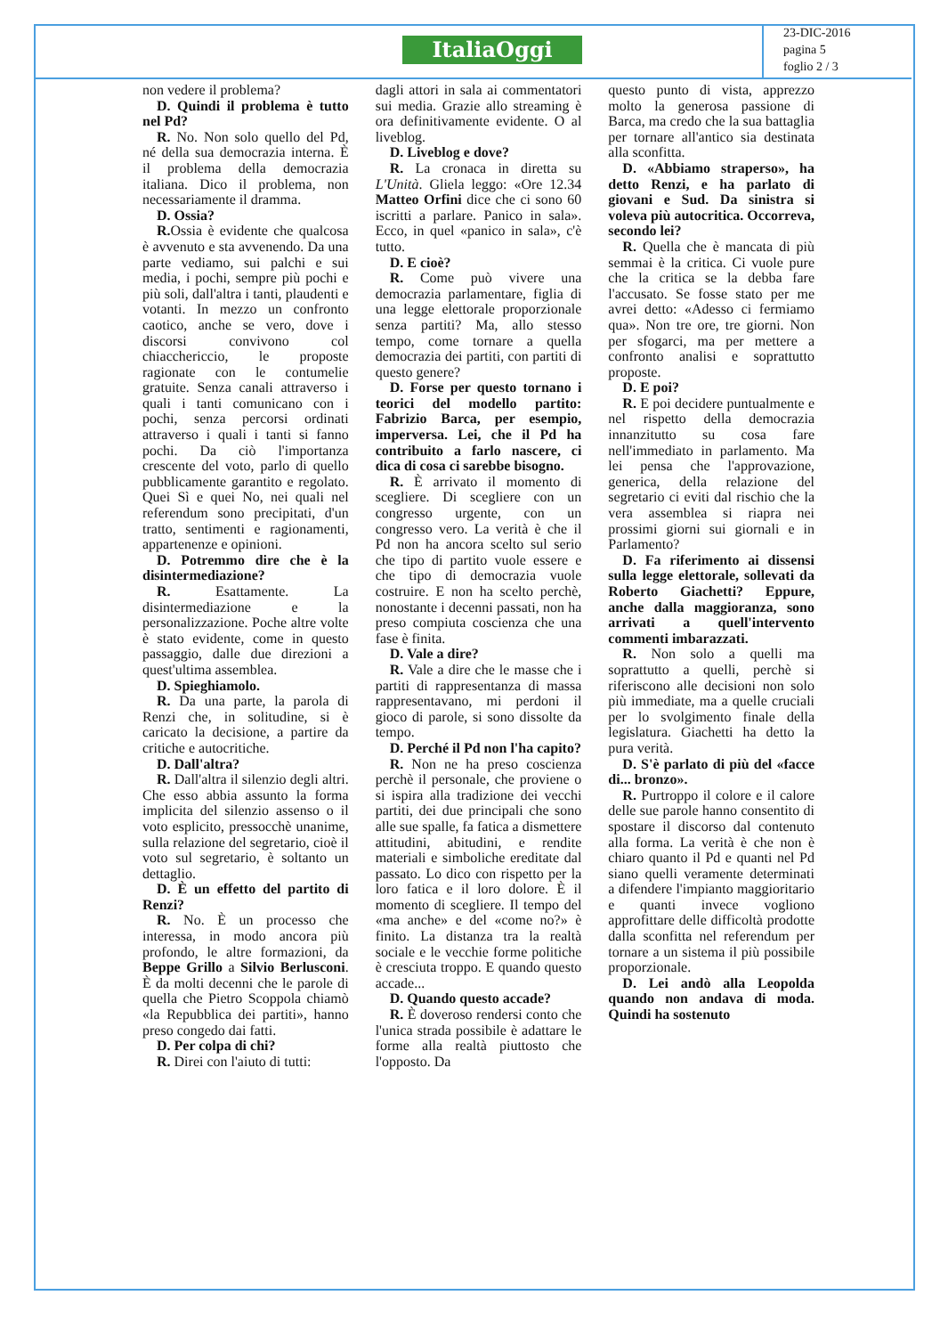ItaliaOggi
23-DIC-2016
pagina 5
foglio 2 / 3
non vedere il problema?
D. Quindi il problema è tutto nel Pd?
R. No. Non solo quello del Pd, né della sua democrazia interna. È il problema della democrazia italiana. Dico il problema, non necessariamente il dramma.
D. Ossia?
R. Ossia è evidente che qualcosa è avvenuto e sta avvenendo. Da una parte vediamo, sui palchi e sui media, i pochi, sempre più pochi e più soli, dall'altra i tanti, plaudenti e votanti. In mezzo un confronto caotico, anche se vero, dove i discorsi convivono col chiacchericcio, le proposte ragionate con le contumelie gratuite. Senza canali attraverso i quali i tanti comunicano con i pochi, senza percorsi ordinati attraverso i quali i tanti si fanno pochi. Da ciò l'importanza crescente del voto, parlo di quello pubblicamente garantito e regolato. Quei Sì e quei No, nei quali nel referendum sono precipitati, d'un tratto, sentimenti e ragionamenti, appartenenze e opinioni.
D. Potremmo dire che è la disintermediazione?
R. Esattamente. La disintermediazione e la personalizzazione. Poche altre volte è stato evidente, come in questo passaggio, dalle due direzioni a quest'ultima assemblea.
D. Spieghiamolo.
R. Da una parte, la parola di Renzi che, in solitudine, si è caricato la decisione, a partire da critiche e autocritiche.
D. Dall'altra?
R. Dall'altra il silenzio degli altri. Che esso abbia assunto la forma implicita del silenzio assenso o il voto esplicito, pressocchè unanime, sulla relazione del segretario, cioè il voto sul segretario, è soltanto un dettaglio.
D. È un effetto del partito di Renzi?
R. No. È un processo che interessa, in modo ancora più profondo, le altre formazioni, da Beppe Grillo a Silvio Berlusconi. È da molti decenni che le parole di quella che Pietro Scoppola chiamò «la Repubblica dei partiti», hanno preso congedo dai fatti.
D. Per colpa di chi?
R. Direi con l'aiuto di tutti:
dagli attori in sala ai commentatori sui media. Grazie allo streaming è ora definitivamente evidente. O al liveblog.
D. Liveblog e dove?
R. La cronaca in diretta su L'Unità. Gliela leggo: «Ore 12.34 Matteo Orfini dice che ci sono 60 iscritti a parlare. Panico in sala». Ecco, in quel «panico in sala», c'è tutto.
D. E cioè?
R. Come può vivere una democrazia parlamentare, figlia di una legge elettorale proporzionale senza partiti? Ma, allo stesso tempo, come tornare a quella democrazia dei partiti, con partiti di questo genere?
D. Forse per questo tornano i teorici del modello partito: Fabrizio Barca, per esempio, imperversa. Lei, che il Pd ha contribuito a farlo nascere, ci dica di cosa ci sarebbe bisogno.
R. È arrivato il momento di scegliere. Di scegliere con un congresso urgente, con un congresso vero. La verità è che il Pd non ha ancora scelto sul serio che tipo di partito vuole essere e che tipo di democrazia vuole costruire. E non ha scelto perchè, nonostante i decenni passati, non ha preso compiuta coscienza che una fase è finita.
D. Vale a dire?
R. Vale a dire che le masse che i partiti di rappresentanza di massa rappresentavano, mi perdoni il gioco di parole, si sono dissolte da tempo.
D. Perché il Pd non l'ha capito?
R. Non ne ha preso coscienza perchè il personale, che proviene o si ispira alla tradizione dei vecchi partiti, dei due principali che sono alle sue spalle, fa fatica a dismettere attitudini, abitudini, e rendite materiali e simboliche ereditate dal passato. Lo dico con rispetto per la loro fatica e il loro dolore. È il momento di scegliere. Il tempo del «ma anche» e del «come no?» è finito. La distanza tra la realtà sociale e le vecchie forme politiche è cresciuta troppo. E quando questo accade...
D. Quando questo accade?
R. È doveroso rendersi conto che l'unica strada possibile è adattare le forme alla realtà piuttosto che l'opposto. Da
questo punto di vista, apprezzo molto la generosa passione di Barca, ma credo che la sua battaglia per tornare all'antico sia destinata alla sconfitta.
D. «Abbiamo straperso», ha detto Renzi, e ha parlato di giovani e Sud. Da sinistra si voleva più autocritica. Occorreva, secondo lei?
R. Quella che è mancata di più semmai è la critica. Ci vuole pure che la critica se la debba fare l'accusato. Se fosse stato per me avrei detto: «Adesso ci fermiamo qua». Non tre ore, tre giorni. Non per sfogarci, ma per mettere a confronto analisi e soprattutto proposte.
D. E poi?
R. E poi decidere puntualmente e nel rispetto della democrazia innanzitutto su cosa fare nell'immediato in parlamento. Ma lei pensa che l'approvazione, generica, della relazione del segretario ci eviti dal rischio che la vera assemblea si riapra nei prossimi giorni sui giornali e in Parlamento?
D. Fa riferimento ai dissensi sulla legge elettorale, sollevati da Roberto Giachetti? Eppure, anche dalla maggioranza, sono arrivati a quell'intervento commenti imbarazzati.
R. Non solo a quelli ma soprattutto a quelli, perchè si riferiscono alle decisioni non solo più immediate, ma a quelle cruciali per lo svolgimento finale della legislatura. Giachetti ha detto la pura verità.
D. S'è parlato di più del «facce di... bronzo».
R. Purtroppo il colore e il calore delle sue parole hanno consentito di spostare il discorso dal contenuto alla forma. La verità è che non è chiaro quanto il Pd e quanti nel Pd siano quelli veramente determinati a difendere l'impianto maggioritario e quanti invece vogliono approfittare delle difficoltà prodotte dalla sconfitta nel referendum per tornare a un sistema il più possibile proporzionale.
D. Lei andò alla Leopolda quando non andava di moda. Quindi ha sostenuto